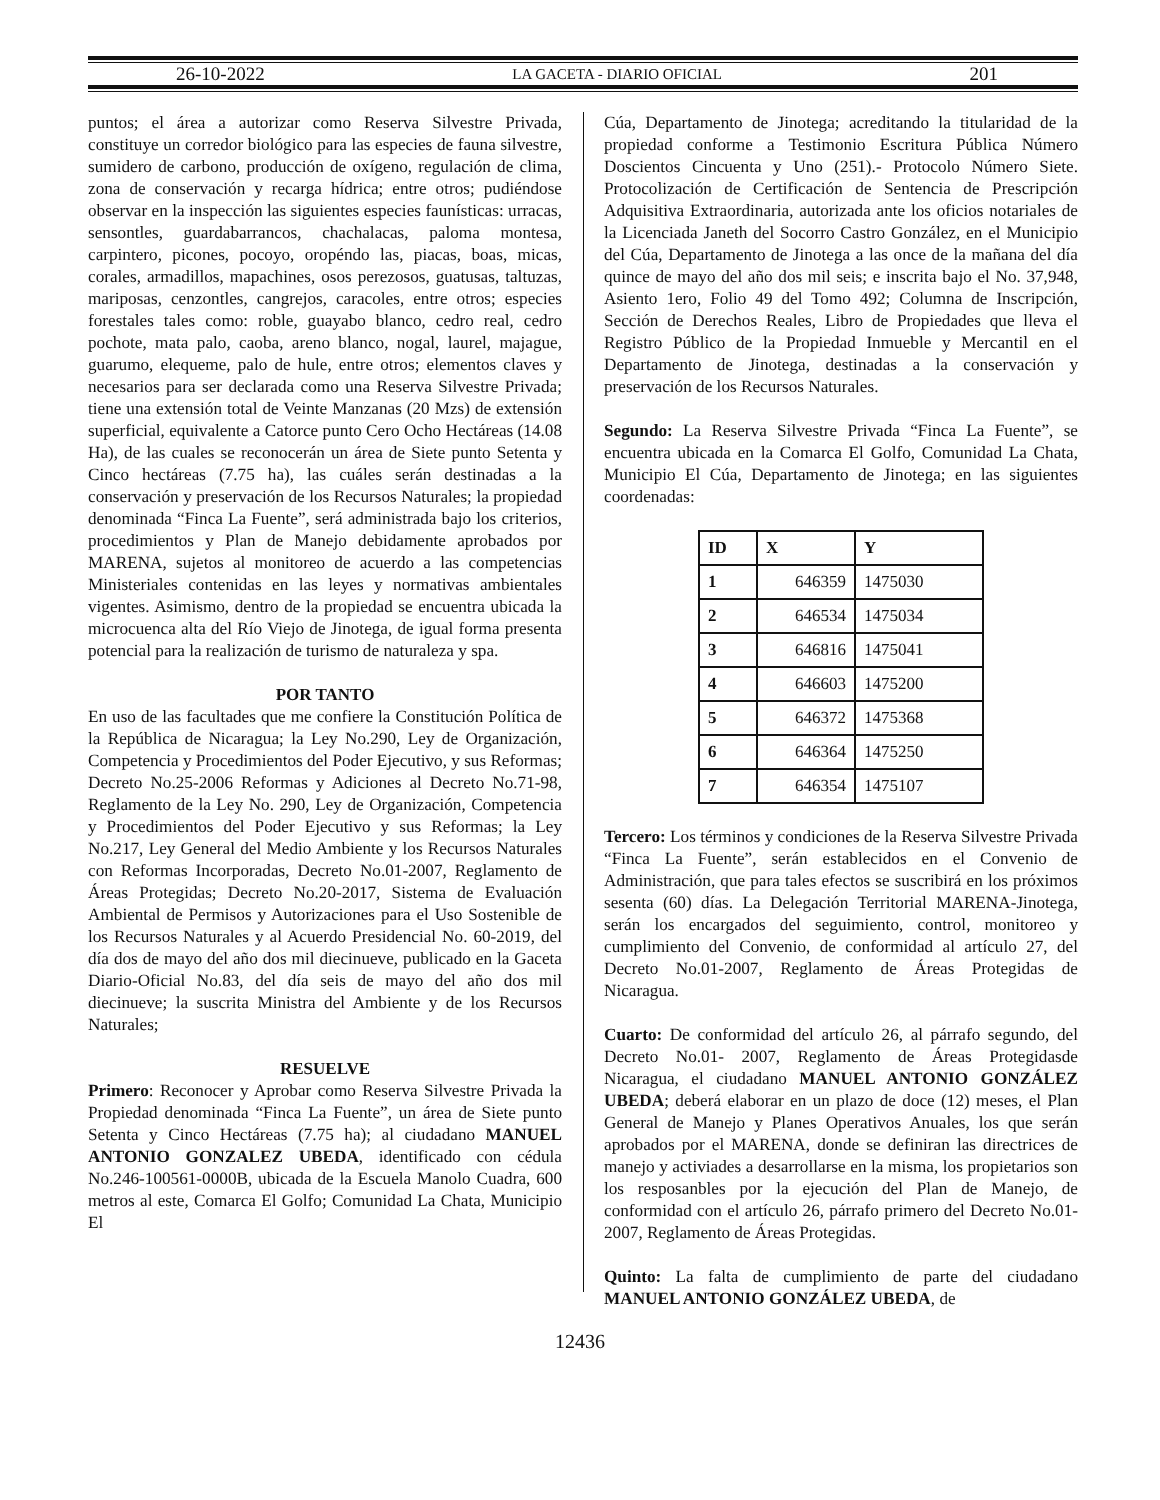26-10-2022 LA GACETA - DIARIO OFICIAL 201
puntos; el área a autorizar como Reserva Silvestre Privada, constituye un corredor biológico para las especies de fauna silvestre, sumidero de carbono, producción de oxígeno, regulación de clima, zona de conservación y recarga hídrica; entre otros; pudiéndose observar en la inspección las siguientes especies faunísticas: urracas, sensontles, guardabarrancos, chachalacas, paloma montesa, carpintero, picones, pocoyo, oropéndo las, piacas, boas, micas, corales, armadillos, mapachines, osos perezosos, guatusas, taltuzas, mariposas, cenzontles, cangrejos, caracoles, entre otros; especies forestales tales como: roble, guayabo blanco, cedro real, cedro pochote, mata palo, caoba, areno blanco, nogal, laurel, majague, guarumo, elequeme, palo de hule, entre otros; elementos claves y necesarios para ser declarada como una Reserva Silvestre Privada; tiene una extensión total de Veinte Manzanas (20 Mzs) de extensión superficial, equivalente a Catorce punto Cero Ocho Hectáreas (14.08 Ha), de las cuales se reconocerán un área de Siete punto Setenta y Cinco hectáreas (7.75 ha), las cuáles serán destinadas a la conservación y preservación de los Recursos Naturales; la propiedad denominada “Finca La Fuente”, será administrada bajo los criterios, procedimientos y Plan de Manejo debidamente aprobados por MARENA, sujetos al monitoreo de acuerdo a las competencias Ministeriales contenidas en las leyes y normativas ambientales vigentes. Asimismo, dentro de la propiedad se encuentra ubicada la microcuenca alta del Río Viejo de Jinotega, de igual forma presenta potencial para la realización de turismo de naturaleza y spa.
POR TANTO
En uso de las facultades que me confiere la Constitución Política de la República de Nicaragua; la Ley No.290, Ley de Organización, Competencia y Procedimientos del Poder Ejecutivo, y sus Reformas; Decreto No.25-2006 Reformas y Adiciones al Decreto No.71-98, Reglamento de la Ley No. 290, Ley de Organización, Competencia y Procedimientos del Poder Ejecutivo y sus Reformas; la Ley No.217, Ley General del Medio Ambiente y los Recursos Naturales con Reformas Incorporadas, Decreto No.01-2007, Reglamento de Áreas Protegidas; Decreto No.20-2017, Sistema de Evaluación Ambiental de Permisos y Autorizaciones para el Uso Sostenible de los Recursos Naturales y al Acuerdo Presidencial No. 60-2019, del día dos de mayo del año dos mil diecinueve, publicado en la Gaceta Diario-Oficial No.83, del día seis de mayo del año dos mil diecinueve; la suscrita Ministra del Ambiente y de los Recursos Naturales;
RESUELVE
Primero: Reconocer y Aprobar como Reserva Silvestre Privada la Propiedad denominada “Finca La Fuente”, un área de Siete punto Setenta y Cinco Hectáreas (7.75 ha); al ciudadano MANUEL ANTONIO GONZALEZ UBEDA, identificado con cédula No.246-100561-0000B, ubicada de la Escuela Manolo Cuadra, 600 metros al este, Comarca El Golfo; Comunidad La Chata, Municipio El
Cúa, Departamento de Jinotega; acreditando la titularidad de la propiedad conforme a Testimonio Escritura Pública Número Doscientos Cincuenta y Uno (251).- Protocolo Número Siete. Protocolización de Certificación de Sentencia de Prescripción Adquisitiva Extraordinaria, autorizada ante los oficios notariales de la Licenciada Janeth del Socorro Castro González, en el Municipio del Cúa, Departamento de Jinotega a las once de la mañana del día quince de mayo del año dos mil seis; e inscrita bajo el No. 37,948, Asiento 1ero, Folio 49 del Tomo 492; Columna de Inscripción, Sección de Derechos Reales, Libro de Propiedades que lleva el Registro Público de la Propiedad Inmueble y Mercantil en el Departamento de Jinotega, destinadas a la conservación y preservación de los Recursos Naturales.
Segundo: La Reserva Silvestre Privada “Finca La Fuente”, se encuentra ubicada en la Comarca El Golfo, Comunidad La Chata, Municipio El Cúa, Departamento de Jinotega; en las siguientes coordenadas:
| ID | X | Y |
| --- | --- | --- |
| 1 | 646359 | 1475030 |
| 2 | 646534 | 1475034 |
| 3 | 646816 | 1475041 |
| 4 | 646603 | 1475200 |
| 5 | 646372 | 1475368 |
| 6 | 646364 | 1475250 |
| 7 | 646354 | 1475107 |
Tercero: Los términos y condiciones de la Reserva Silvestre Privada “Finca La Fuente”, serán establecidos en el Convenio de Administración, que para tales efectos se suscribirá en los próximos sesenta (60) días. La Delegación Territorial MARENA-Jinotega, serán los encargados del seguimiento, control, monitoreo y cumplimiento del Convenio, de conformidad al artículo 27, del Decreto No.01-2007, Reglamento de Áreas Protegidas de Nicaragua.
Cuarto: De conformidad del artículo 26, al párrafo segundo, del Decreto No.01- 2007, Reglamento de Áreas Protegidasde Nicaragua, el ciudadano MANUEL ANTONIO GONZÁLEZ UBEDA; deberá elaborar en un plazo de doce (12) meses, el Plan General de Manejo y Planes Operativos Anuales, los que serán aprobados por el MARENA, donde se definiran las directrices de manejo y activiades a desarrollarse en la misma, los propietarios son los resposanbles por la ejecución del Plan de Manejo, de conformidad con el artículo 26, párrafo primero del Decreto No.01-2007, Reglamento de Áreas Protegidas.
Quinto: La falta de cumplimiento de parte del ciudadano MANUEL ANTONIO GONZÁLEZ UBEDA, de
12436